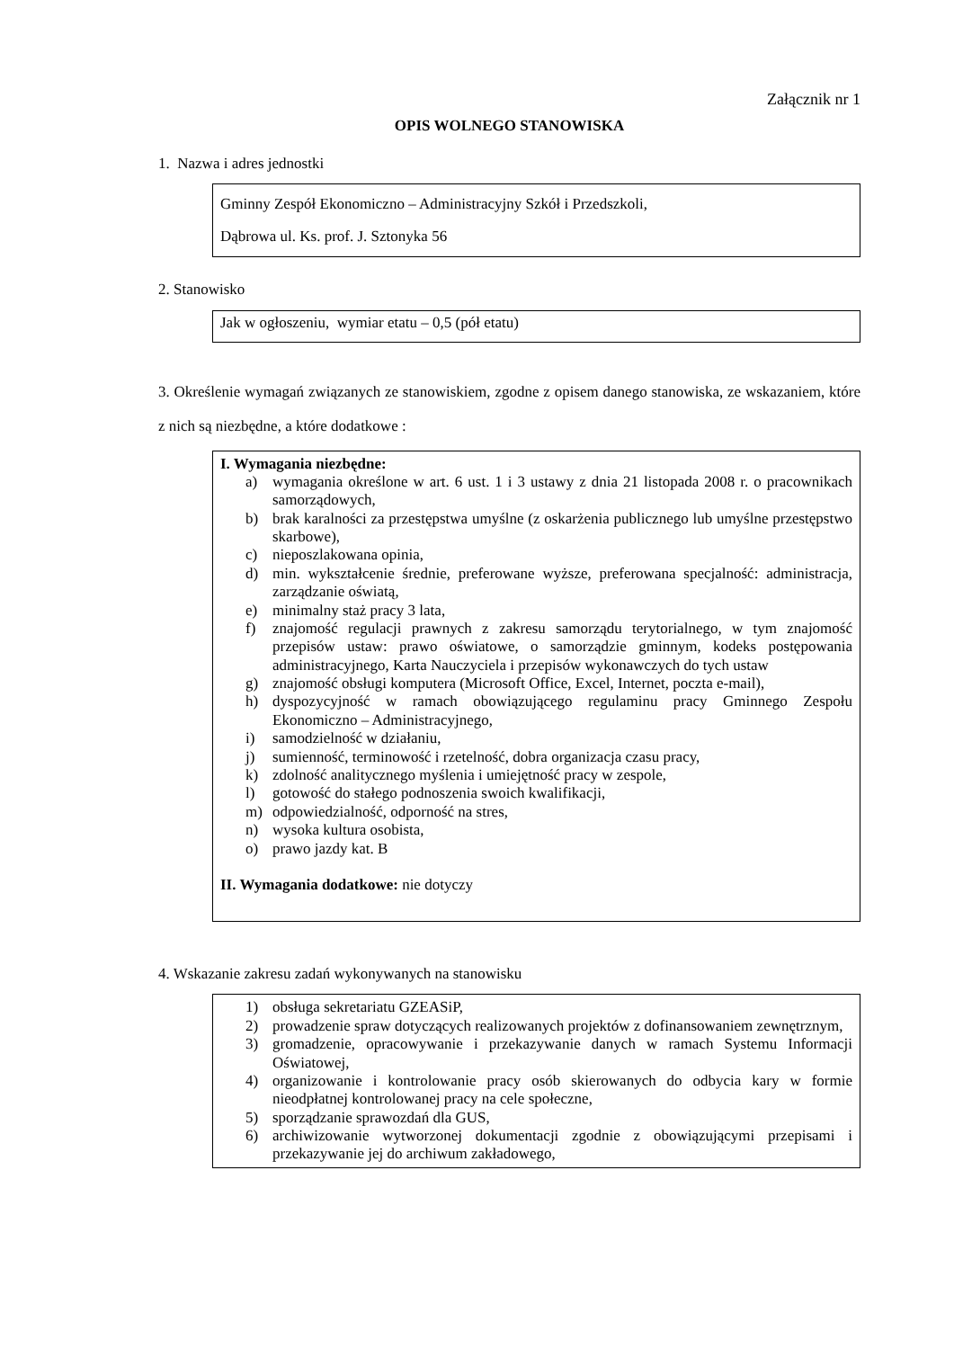Załącznik nr 1
OPIS WOLNEGO STANOWISKA
1. Nazwa i adres jednostki
Gminny Zespół Ekonomiczno – Administracyjny Szkół i Przedszkoli,
Dąbrowa ul. Ks. prof. J. Sztonyka 56
2. Stanowisko
Jak w ogłoszeniu, wymiar etatu – 0,5 (pół etatu)
3. Określenie wymagań związanych ze stanowiskiem, zgodne z opisem danego stanowiska, ze wskazaniem, które z nich są niezbędne, a które dodatkowe :
I. Wymagania niezbędne:
a) wymagania określone w art. 6 ust. 1 i 3 ustawy z dnia 21 listopada 2008 r. o pracownikach samorządowych,
b) brak karalności za przestępstwa umyślne (z oskarżenia publicznego lub umyślne przestępstwo skarbowe),
c) nieposzlakowana opinia,
d) min. wykształcenie średnie, preferowane wyższe, preferowana specjalność: administracja, zarządzanie oświatą,
e) minimalny staż pracy 3 lata,
f) znajomość regulacji prawnych z zakresu samorządu terytorialnego, w tym znajomość przepisów ustaw: prawo oświatowe, o samorządzie gminnym, kodeks postępowania administracyjnego, Karta Nauczyciela i przepisów wykonawczych do tych ustaw
g) znajomość obsługi komputera (Microsoft Office, Excel, Internet, poczta e-mail),
h) dyspozycyjność w ramach obowiązującego regulaminu pracy Gminnego Zespołu Ekonomiczno – Administracyjnego,
i) samodzielność w działaniu,
j) sumienność, terminowość i rzetelność, dobra organizacja czasu pracy,
k) zdolność analitycznego myślenia i umiejętność pracy w zespole,
l) gotowość do stałego podnoszenia swoich kwalifikacji,
m) odpowiedzialność, odporność na stres,
n) wysoka kultura osobista,
o) prawo jazdy kat. B
II. Wymagania dodatkowe: nie dotyczy
4. Wskazanie zakresu zadań wykonywanych na stanowisku
1) obsługa sekretariatu GZEASiP,
2) prowadzenie spraw dotyczących realizowanych projektów z dofinansowaniem zewnętrznym,
3) gromadzenie, opracowywanie i przekazywanie danych w ramach Systemu Informacji Oświatowej,
4) organizowanie i kontrolowanie pracy osób skierowanych do odbycia kary w formie nieodpłatnej kontrolowanej pracy na cele społeczne,
5) sporządzanie sprawozdań dla GUS,
6) archiwizowanie wytworzonej dokumentacji zgodnie z obowiązującymi przepisami i przekazywanie jej do archiwum zakładowego,